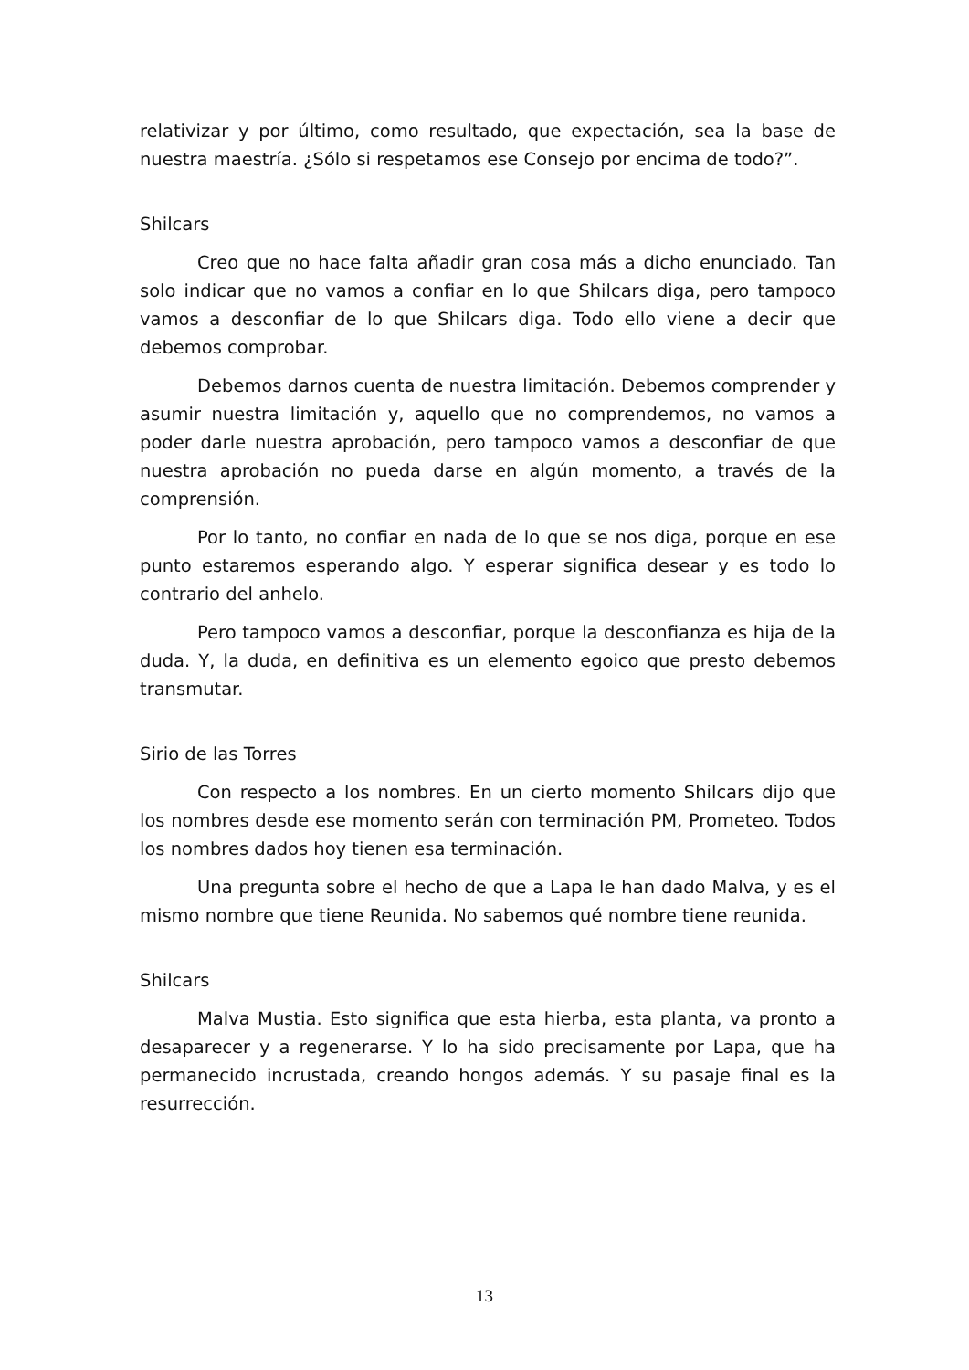relativizar y por último, como resultado, que expectación, sea la base de nuestra maestría. ¿Sólo si respetamos ese Consejo por encima de todo?”.
Shilcars
Creo que no hace falta añadir gran cosa más a dicho enunciado. Tan solo indicar que no vamos a confiar en lo que Shilcars diga, pero tampoco vamos a desconfiar de lo que Shilcars diga. Todo ello viene a decir que debemos comprobar.
Debemos darnos cuenta de nuestra limitación. Debemos comprender y asumir nuestra limitación y, aquello que no comprendemos, no vamos a poder darle nuestra aprobación, pero tampoco vamos a desconfiar de que nuestra aprobación no pueda darse en algún momento, a través de la comprensión.
Por lo tanto, no confiar en nada de lo que se nos diga, porque en ese punto estaremos esperando algo. Y esperar significa desear y es todo lo contrario del anhelo.
Pero tampoco vamos a desconfiar, porque la desconfianza es hija de la duda. Y, la duda, en definitiva es un elemento egoico que presto debemos transmutar.
Sirio de las Torres
Con respecto a los nombres. En un cierto momento Shilcars dijo que los nombres desde ese momento serán con terminación PM, Prometeo. Todos los nombres dados hoy tienen esa terminación.
Una pregunta sobre el hecho de que a Lapa le han dado Malva, y es el mismo nombre que tiene Reunida. No sabemos qué nombre tiene reunida.
Shilcars
Malva Mustia. Esto significa que esta hierba, esta planta, va pronto a desaparecer y a regenerarse. Y lo ha sido precisamente por Lapa, que ha permanecido incrustada, creando hongos además. Y su pasaje final es la resurrección.
13